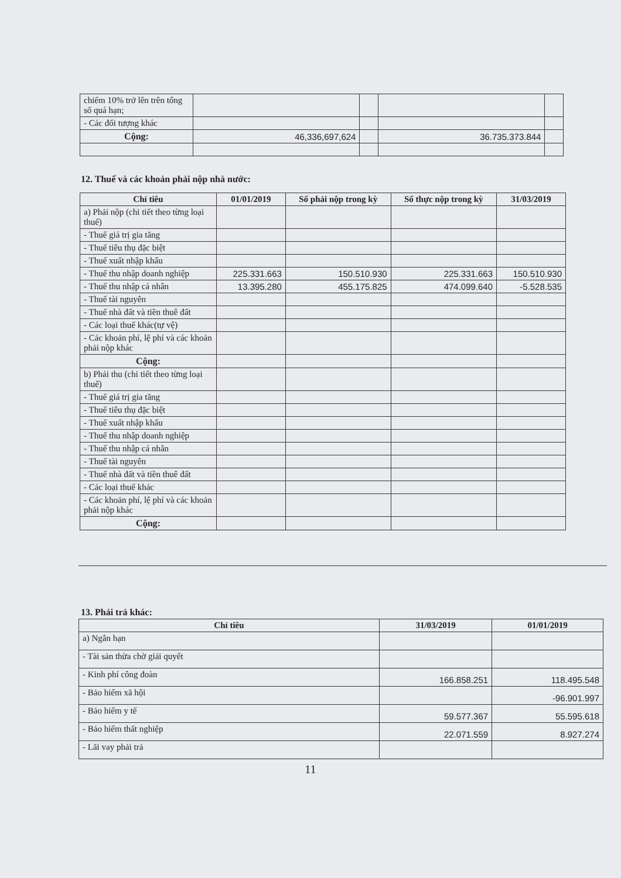| chiếm 10% trở lên trên tổng số quá hạn; | | | | |
| - Các đối tượng khác | | | | |
| Cộng: | 46,336,697,624 | | 36.735.373.844 | |
12. Thuế và các khoản phải nộp nhà nước:
| Chỉ tiêu | 01/01/2019 | Số phải nộp trong kỳ | Số thực nộp trong kỳ | 31/03/2019 |
| --- | --- | --- | --- | --- |
| a) Phải nộp (chi tiết theo từng loại thuế) | | | | |
| - Thuế giá trị gia tăng | | | | |
| - Thuế tiêu thụ đặc biệt | | | | |
| - Thuế xuất nhập khẩu | | | | |
| - Thuế thu nhập doanh nghiệp | 225.331.663 | 150.510.930 | 225.331.663 | 150.510.930 |
| - Thuế thu nhập cá nhân | 13.395.280 | 455.175.825 | 474.099.640 | -5.528.535 |
| - Thuế tài nguyên | | | | |
| - Thuế nhà đất và tiền thuê đất | | | | |
| - Các loại thuế khác(tự vệ) | | | | |
| - Các khoản phí, lệ phí và các khoản phải nộp khác | | | | |
| Cộng: | | | | |
| b) Phải thu (chi tiết theo từng loại thuế) | | | | |
| - Thuế giá trị gia tăng | | | | |
| - Thuế tiêu thụ đặc biệt | | | | |
| - Thuế xuất nhập khẩu | | | | |
| - Thuế thu nhập doanh nghiệp | | | | |
| - Thuế thu nhập cá nhân | | | | |
| - Thuế tài nguyên | | | | |
| - Thuế nhà đất và tiền thuê đất | | | | |
| - Các loại thuế khác | | | | |
| - Các khoản phí, lệ phí và các khoản phải nộp khác | | | | |
| Cộng: | | | | |
13. Phải trả khác:
| Chỉ tiêu | 31/03/2019 | 01/01/2019 |
| --- | --- | --- |
| a) Ngắn hạn | | |
| - Tài sản thừa chờ giải quyết | | |
| - Kinh phí công đoàn | 166.858.251 | 118.495.548 |
| - Bảo hiểm xã hội | | -96.901.997 |
| - Bảo hiểm y tế | 59.577.367 | 55.595.618 |
| - Bảo hiểm thất nghiệp | 22.071.559 | 8.927.274 |
| - Lãi vay phải trả | | |
11